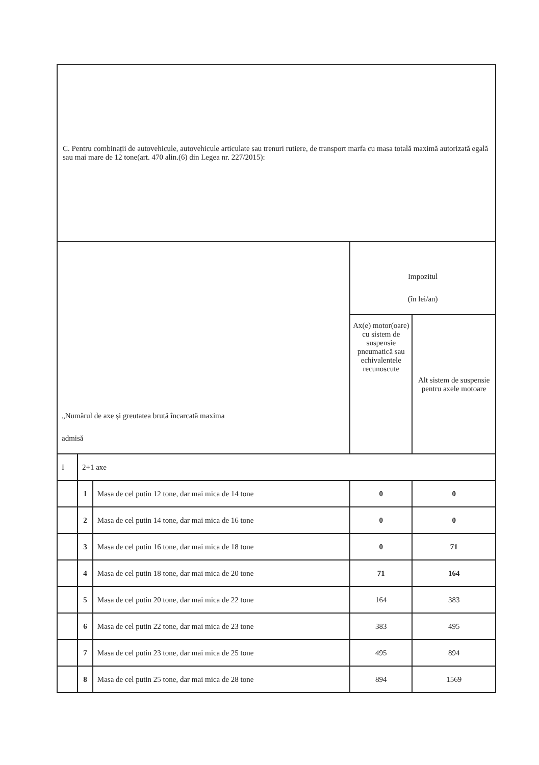| C. Pentru combinații de autovehicule, autovehicule articulate sau trenuri rutiere, de transport marfa cu masa totală maximă autorizată egală sau mai mare de 12 tone(art. 470 alin.(6) din Legea nr. 227/2015): | | | | |
| „Numărul de axe și greutatea brută încarcată maxima admisă | | | Impozitul (în lei/an) | |
| | | | Ax(e) motor(oare) cu sistem de suspensie pneumatică sau echivalentele recunoscute | Alt sistem de suspensie pentru axele motoare |
| I | 2+1 axe | | | |
| | 1 | Masa de cel putin 12 tone, dar mai mica de 14 tone | 0 | 0 |
| | 2 | Masa de cel putin 14 tone, dar mai mica de 16 tone | 0 | 0 |
| | 3 | Masa de cel putin 16 tone, dar mai mica de 18 tone | 0 | 71 |
| | 4 | Masa de cel putin 18 tone, dar mai mica de 20 tone | 71 | 164 |
| | 5 | Masa de cel putin 20 tone, dar mai mica de 22 tone | 164 | 383 |
| | 6 | Masa de cel putin 22 tone, dar mai mica de 23 tone | 383 | 495 |
| | 7 | Masa de cel putin 23 tone, dar mai mica de 25 tone | 495 | 894 |
| | 8 | Masa de cel putin 25 tone, dar mai mica de 28 tone | 894 | 1569 |